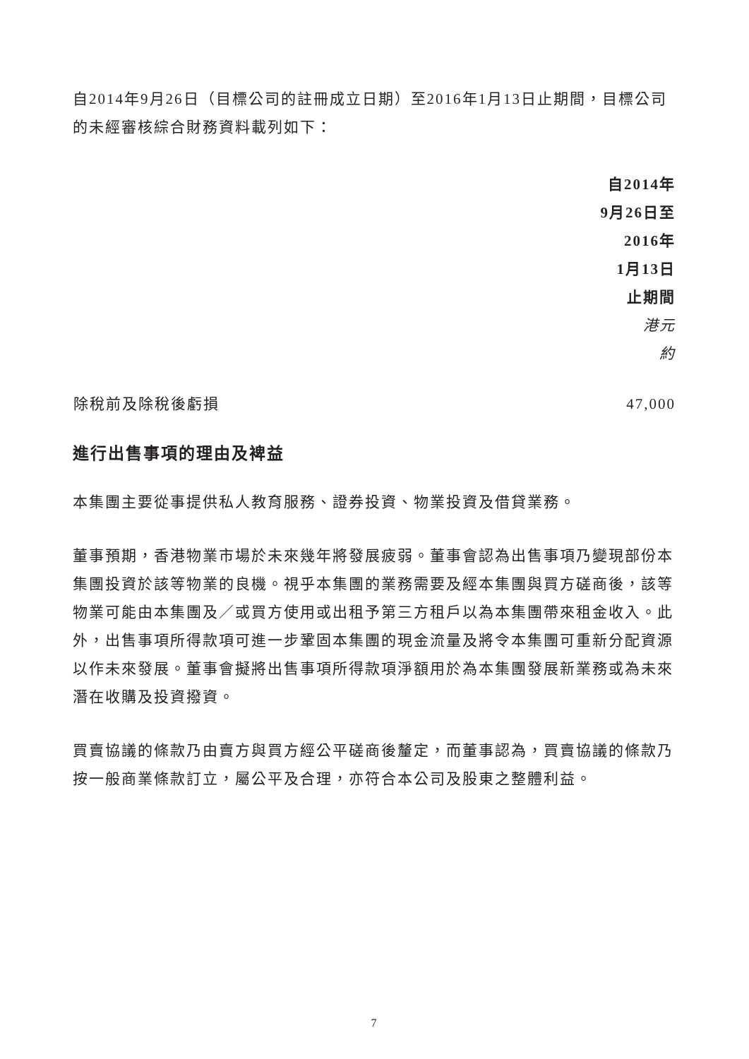自2014年9月26日（目標公司的註冊成立日期）至2016年1月13日止期間，目標公司的未經審核綜合財務資料載列如下：
| | 自2014年 9月26日至 2016年 1月13日 止期間 港元 約 |
| --- | --- |
| 除稅前及除稅後虧損 | 47,000 |
進行出售事項的理由及裨益
本集團主要從事提供私人教育服務、證券投資、物業投資及借貸業務。
董事預期，香港物業市場於未來幾年將發展疲弱。董事會認為出售事項乃變現部份本集團投資於該等物業的良機。視乎本集團的業務需要及經本集團與買方磋商後，該等物業可能由本集團及／或買方使用或出租予第三方租戶以為本集團帶來租金收入。此外，出售事項所得款項可進一步鞏固本集團的現金流量及將令本集團可重新分配資源以作未來發展。董事會擬將出售事項所得款項淨額用於為本集團發展新業務或為未來潛在收購及投資撥資。
買賣協議的條款乃由賣方與買方經公平磋商後釐定，而董事認為，買賣協議的條款乃按一般商業條款訂立，屬公平及合理，亦符合本公司及股東之整體利益。
7